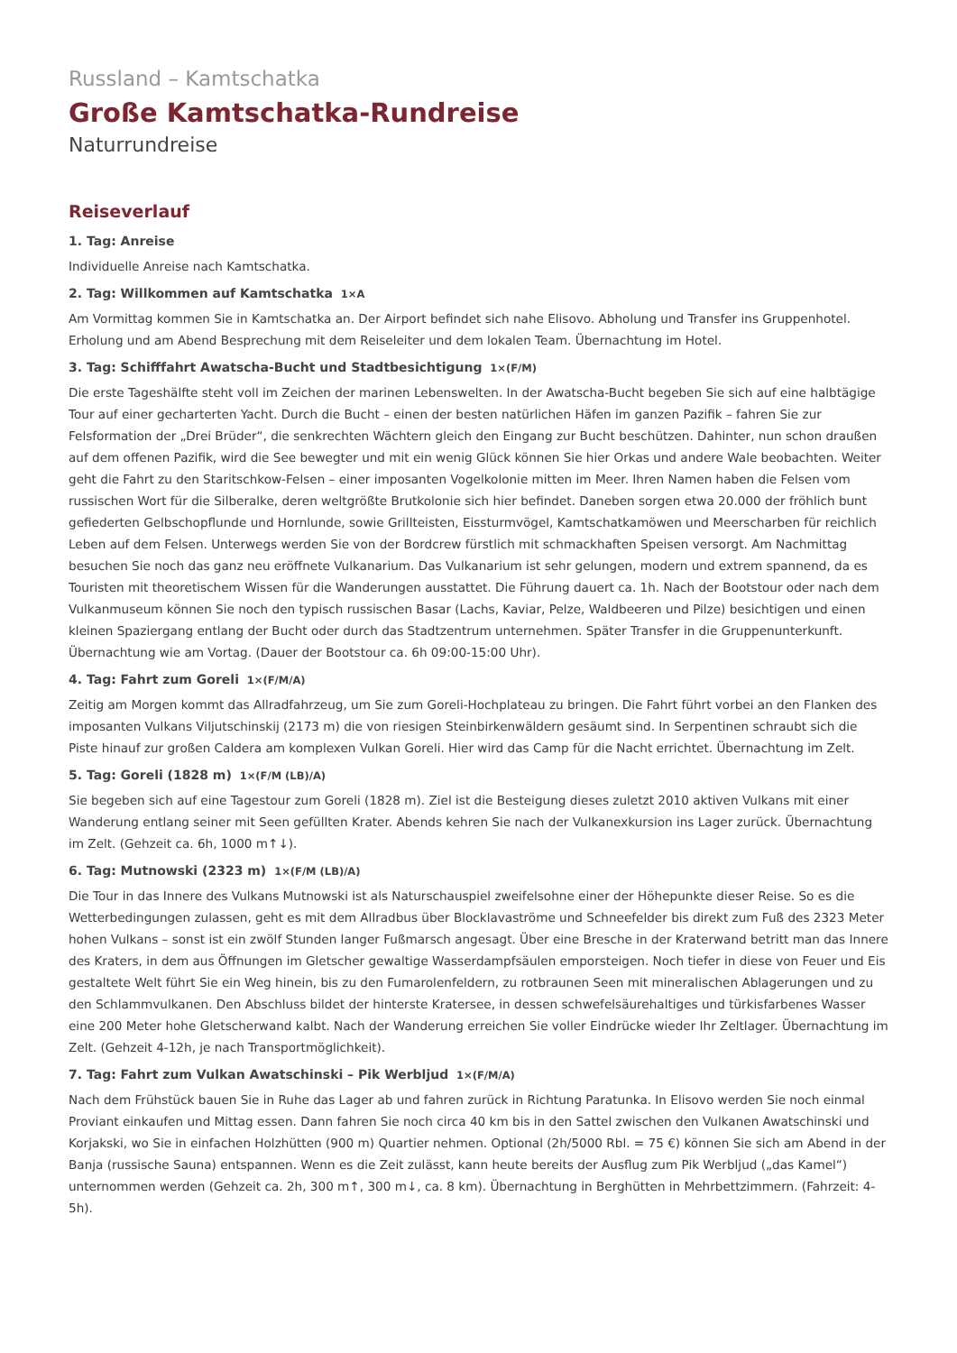Russland – Kamtschatka
Große Kamtschatka-Rundreise
Naturrundreise
Reiseverlauf
1. Tag: Anreise
Individuelle Anreise nach Kamtschatka.
2. Tag: Willkommen auf Kamtschatka 1×A
Am Vormittag kommen Sie in Kamtschatka an. Der Airport befindet sich nahe Elisovo. Abholung und Transfer ins Gruppenhotel. Erholung und am Abend Besprechung mit dem Reiseleiter und dem lokalen Team. Übernachtung im Hotel.
3. Tag: Schifffahrt Awatscha-Bucht und Stadtbesichtigung 1×(F/M)
Die erste Tageshälfte steht voll im Zeichen der marinen Lebenswelten. In der Awatscha-Bucht begeben Sie sich auf eine halbtägige Tour auf einer gecharterten Yacht. Durch die Bucht – einen der besten natürlichen Häfen im ganzen Pazifik – fahren Sie zur Felsformation der „Drei Brüder“, die senkrechten Wächtern gleich den Eingang zur Bucht beschützen. Dahinter, nun schon draußen auf dem offenen Pazifik, wird die See bewegter und mit ein wenig Glück können Sie hier Orkas und andere Wale beobachten. Weiter geht die Fahrt zu den Staritschkow-Felsen – einer imposanten Vogelkolonie mitten im Meer. Ihren Namen haben die Felsen vom russischen Wort für die Silberalke, deren weltgrößte Brutkolonie sich hier befindet. Daneben sorgen etwa 20.000 der fröhlich bunt gefiederten Gelbschopflunde und Hornlunde, sowie Grillteisten, Eissturmvögel, Kamtschatkamöwen und Meerscharben für reichlich Leben auf dem Felsen. Unterwegs werden Sie von der Bordcrew fürstlich mit schmackhaften Speisen versorgt. Am Nachmittag besuchen Sie noch das ganz neu eröffnete Vulkanarium. Das Vulkanarium ist sehr gelungen, modern und extrem spannend, da es Touristen mit theoretischem Wissen für die Wanderungen ausstattet. Die Führung dauert ca. 1h. Nach der Bootstour oder nach dem Vulkanmuseum können Sie noch den typisch russischen Basar (Lachs, Kaviar, Pelze, Waldbeeren und Pilze) besichtigen und einen kleinen Spaziergang entlang der Bucht oder durch das Stadtzentrum unternehmen. Später Transfer in die Gruppenunterkunft. Übernachtung wie am Vortag. (Dauer der Bootstour ca. 6h 09:00-15:00 Uhr).
4. Tag: Fahrt zum Goreli 1×(F/M/A)
Zeitig am Morgen kommt das Allradfahrzeug, um Sie zum Goreli-Hochplateau zu bringen. Die Fahrt führt vorbei an den Flanken des imposanten Vulkans Viljutschinskij (2173 m) die von riesigen Steinbirkenwäldern gesäumt sind. In Serpentinen schraubt sich die Piste hinauf zur großen Caldera am komplexen Vulkan Goreli. Hier wird das Camp für die Nacht errichtet. Übernachtung im Zelt.
5. Tag: Goreli (1828 m) 1×(F/M (LB)/A)
Sie begeben sich auf eine Tagestour zum Goreli (1828 m). Ziel ist die Besteigung dieses zuletzt 2010 aktiven Vulkans mit einer Wanderung entlang seiner mit Seen gefüllten Krater. Abends kehren Sie nach der Vulkanexkursion ins Lager zurück. Übernachtung im Zelt. (Gehzeit ca. 6h, 1000 m↑↓).
6. Tag: Mutnowski (2323 m) 1×(F/M (LB)/A)
Die Tour in das Innere des Vulkans Mutnowski ist als Naturschauspiel zweifelsohne einer der Höhepunkte dieser Reise. So es die Wetterbedingungen zulassen, geht es mit dem Allradbus über Blocklavaströme und Schneefelder bis direkt zum Fuß des 2323 Meter hohen Vulkans – sonst ist ein zwölf Stunden langer Fußmarsch angesagt. Über eine Bresche in der Kraterwand betritt man das Innere des Kraters, in dem aus Öffnungen im Gletscher gewaltige Wasserdampfsäulen emporsteigen. Noch tiefer in diese von Feuer und Eis gestaltete Welt führt Sie ein Weg hinein, bis zu den Fumarolenfeldern, zu rotbraunen Seen mit mineralischen Ablagerungen und zu den Schlammvulkanen. Den Abschluss bildet der hinterste Kratersee, in dessen schwefelsäurehaltiges und türkisfarbenes Wasser eine 200 Meter hohe Gletscherwand kalbt. Nach der Wanderung erreichen Sie voller Eindrücke wieder Ihr Zeltlager. Übernachtung im Zelt. (Gehzeit 4-12h, je nach Transportmöglichkeit).
7. Tag: Fahrt zum Vulkan Awatschinski – Pik Werbljud 1×(F/M/A)
Nach dem Frühstück bauen Sie in Ruhe das Lager ab und fahren zurück in Richtung Paratunka. In Elisovo werden Sie noch einmal Proviant einkaufen und Mittag essen. Dann fahren Sie noch circa 40 km bis in den Sattel zwischen den Vulkanen Awatschinski und Korjakski, wo Sie in einfachen Holzhütten (900 m) Quartier nehmen. Optional (2h/5000 Rbl. = 75 €) können Sie sich am Abend in der Banja (russische Sauna) entspannen. Wenn es die Zeit zulässt, kann heute bereits der Ausflug zum Pik Werbljud („das Kamel“) unternommen werden (Gehzeit ca. 2h, 300 m↑, 300 m↓, ca. 8 km). Übernachtung in Berghütten in Mehrbettzimmern. (Fahrzeit: 4-5h).